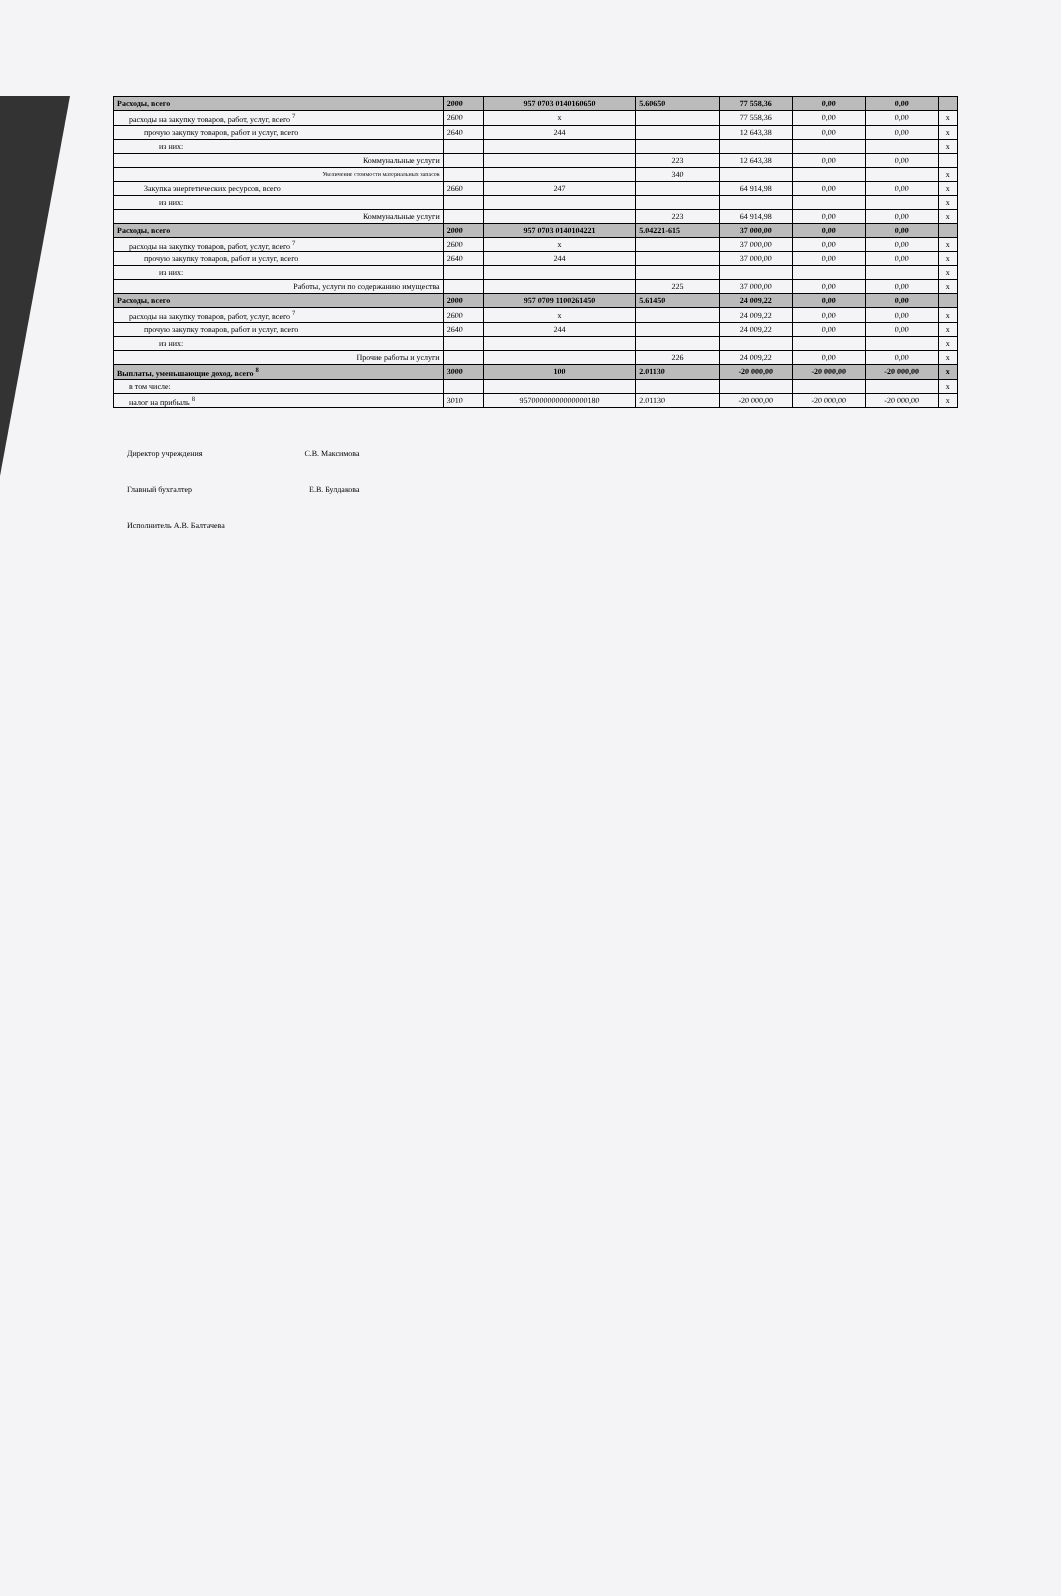| Расходы, всего | 2000 | 957 0703 0140160650 | 5.60650 | 77 558,36 | 0,00 | 0,00 | |
| расходы на закупку товаров, работ, услуг, всего <sup>7</sup> | 2600 | x | | 77 558,36 | 0,00 | 0,00 | x |
| прочую закупку товаров, работ и услуг, всего | 2640 | 244 | | 12 643,38 | 0,00 | 0,00 | x |
| из них: | | | | | | | x |
| Коммунальные услуги | | | 223 | 12 643,38 | 0,00 | 0,00 | |
| Увеличение стоимости материальных запасов | | | 340 | | | | x |
| Закупка энергетических ресурсов, всего | 2660 | 247 | | 64 914,98 | 0,00 | 0,00 | x |
| из них: | | | | | | | x |
| Коммунальные услуги | | | 223 | 64 914,98 | 0,00 | 0,00 | x |
| Расходы, всего | 2000 | 957 0703 0140104221 | 5.04221-615 | 37 000,00 | 0,00 | 0,00 | |
| расходы на закупку товаров, работ, услуг, всего <sup>7</sup> | 2600 | x | | 37 000,00 | 0,00 | 0,00 | x |
| прочую закупку товаров, работ и услуг, всего | 2640 | 244 | | 37 000,00 | 0,00 | 0,00 | x |
| из них: | | | | | | | x |
| Работы, услуги по содержанию имущества | | | 225 | 37 000,00 | 0,00 | 0,00 | x |
| Расходы, всего | 2000 | 957 0709 1100261450 | 5.61450 | 24 009,22 | 0,00 | 0,00 | |
| расходы на закупку товаров, работ, услуг, всего <sup>7</sup> | 2600 | x | | 24 009,22 | 0,00 | 0,00 | x |
| прочую закупку товаров, работ и услуг, всего | 2640 | 244 | | 24 009,22 | 0,00 | 0,00 | x |
| из них: | | | | | | | x |
| Прочие работы и услуги | | | 226 | 24 009,22 | 0,00 | 0,00 | x |
| Выплаты, уменьшающие доход, всего <sup>8</sup> | 3000 | 100 | 2.01130 | -20 000,00 | -20 000,00 | -20 000,00 | x |
| в том числе: | | | | | | | x |
| налог на прибыль <sup>8</sup> | 3010 | 95700000000000000180 | 2.01130 | -20 000,00 | -20 000,00 | -20 000,00 | x |
Директор учреждения С.В. Максимова
Главный бухгалтер Е.В. Булдакова
Исполнитель А.В. Балтачева